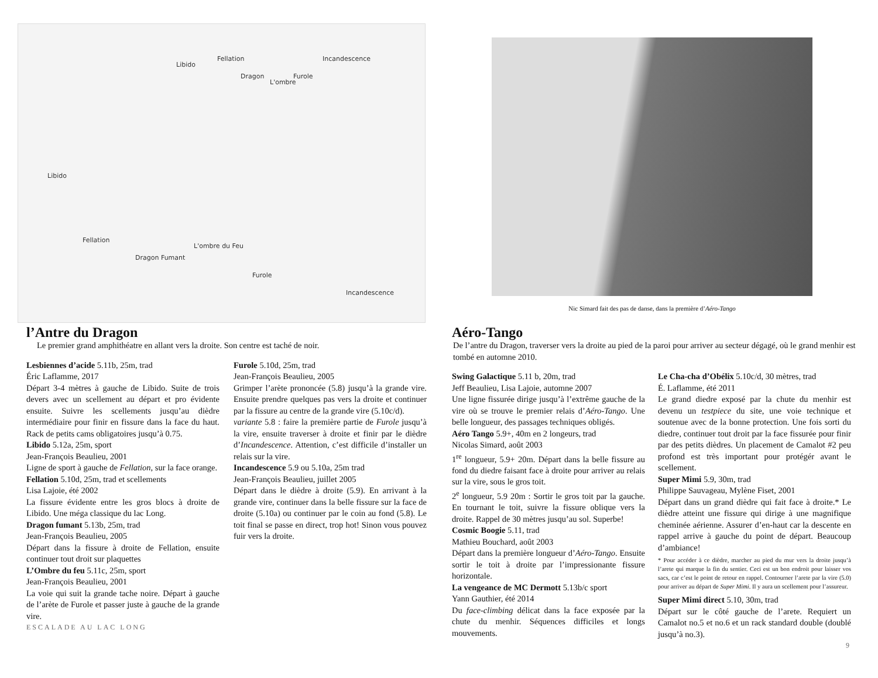Libido
Fellation
Dragon
L'ombre
Furole
Incandescence
Libido
Fellation
Dragon Fumant
L'ombre du Feu
Furole
Incandescence
l’Antre du Dragon
Le premier grand amphithéatre en allant vers la droite. Son centre est taché de noir.
Lesbiennes d’acide 5.11b, 25m, trad
Éric Laflamme, 2017
Départ 3-4 mètres à gauche de Libido. Suite de trois devers avec un scellement au départ et pro évidente ensuite. Suivre les scellements jusqu’au dièdre intermédiaire pour finir en fissure dans la face du haut. Rack de petits cams obligatoires jusqu’à 0.75.
Libido 5.12a, 25m, sport
Jean-François Beaulieu, 2001
Ligne de sport à gauche de Fellation, sur la face orange.
Fellation 5.10d, 25m, trad et scellements
Lisa Lajoie, été 2002
La fissure évidente entre les gros blocs à droite de Libido. Une méga classique du lac Long.
Dragon fumant 5.13b, 25m, trad
Jean-François Beaulieu, 2005
Départ dans la fissure à droite de Fellation, ensuite continuer tout droit sur plaquettes
L’Ombre du feu 5.11c, 25m, sport
Jean-François Beaulieu, 2001
La voie qui suit la grande tache noire. Départ à gauche de l’arète de Furole et passer juste à gauche de la grande vire.
Furole 5.10d, 25m, trad
Jean-François Beaulieu, 2005
Grimper l’arète prononcée (5.8) jusqu’à la grande vire. Ensuite prendre quelques pas vers la droite et continuer par la fissure au centre de la grande vire (5.10c/d).
variante 5.8 : faire la première partie de Furole jusqu’à la vire, ensuite traverser à droite et finir par le dièdre d’Incandescence. Attention, c’est difficile d’installer un relais sur la vire.
Incandescence 5.9 ou 5.10a, 25m trad
Jean-François Beaulieu, juillet 2005
Départ dans le dièdre à droite (5.9). En arrivant à la grande vire, continuer dans la belle fissure sur la face de droite (5.10a) ou continuer par le coin au fond (5.8). Le toit final se passe en direct, trop hot! Sinon vous pouvez fuir vers la droite.
ESCALADE AU LAC LONG
Nic Simard fait des pas de danse, dans la première d’Aéro-Tango
Aéro-Tango
De l’antre du Dragon, traverser vers la droite au pied de la paroi pour arriver au secteur dégagé, où le grand menhir est tombé en automne 2010.
Swing Galactique 5.11 b, 20m, trad
Jeff Beaulieu, Lisa Lajoie, automne 2007
Une ligne fissurée dirige jusqu’à l’extrême gauche de la vire où se trouve le premier relais d’Aéro-Tango. Une belle longueur, des passages techniques obligés.
Aéro Tango 5.9+, 40m en 2 longeurs, trad
Nicolas Simard, août 2003
1<sup>re</sup> longueur, 5.9+ 20m. Départ dans la belle fissure au fond du diedre faisant face à droite pour arriver au relais sur la vire, sous le gros toit.
2<sup>e</sup> longueur, 5.9 20m : Sortir le gros toit par la gauche. En tournant le toit, suivre la fissure oblique vers la droite. Rappel de 30 mètres jusqu’au sol. Superbe!
Cosmic Boogie 5.11, trad
Mathieu Bouchard, août 2003
Départ dans la première longueur d’Aéro-Tango. Ensuite sortir le toit à droite par l’impressionante fissure horizontale.
La vengeance de MC Dermott 5.13b/c sport
Yann Gauthier, été 2014
Du face-climbing délicat dans la face exposée par la chute du menhir. Séquences difficiles et longs mouvements.
Le Cha-cha d’Obélix 5.10c/d, 30 mètres, trad
É. Laflamme, été 2011
Le grand diedre exposé par la chute du menhir est devenu un testpiece du site, une voie technique et soutenue avec de la bonne protection. Une fois sorti du diedre, continuer tout droit par la face fissurée pour finir par des petits dièdres. Un placement de Camalot #2 peu profond est très important pour protégér avant le scellement.
Super Mimi 5.9, 30m, trad
Philippe Sauvageau, Mylène Fiset, 2001
Départ dans un grand dièdre qui fait face à droite.* Le dièdre atteint une fissure qui dirige à une magnifique cheminée aérienne. Assurer d’en-haut car la descente en rappel arrive à gauche du point de départ. Beaucoup d’ambiance!
* Pour accéder à ce dièdre, marcher au pied du mur vers la droite jusqu’à l’arete qui marque la fin du sentier. Ceci est un bon endroit pour laisser vos sacs, car c’est le point de retour en rappel. Contourner l’arete par la vire (5.0) pour arriver au départ de Super Mimi. Il y aura un scellement pour l’assureur.
Super Mimi direct 5.10, 30m, trad
Départ sur le côté gauche de l’arete. Requiert un Camalot no.5 et no.6 et un rack standard double (doublé jusqu’à no.3).
9